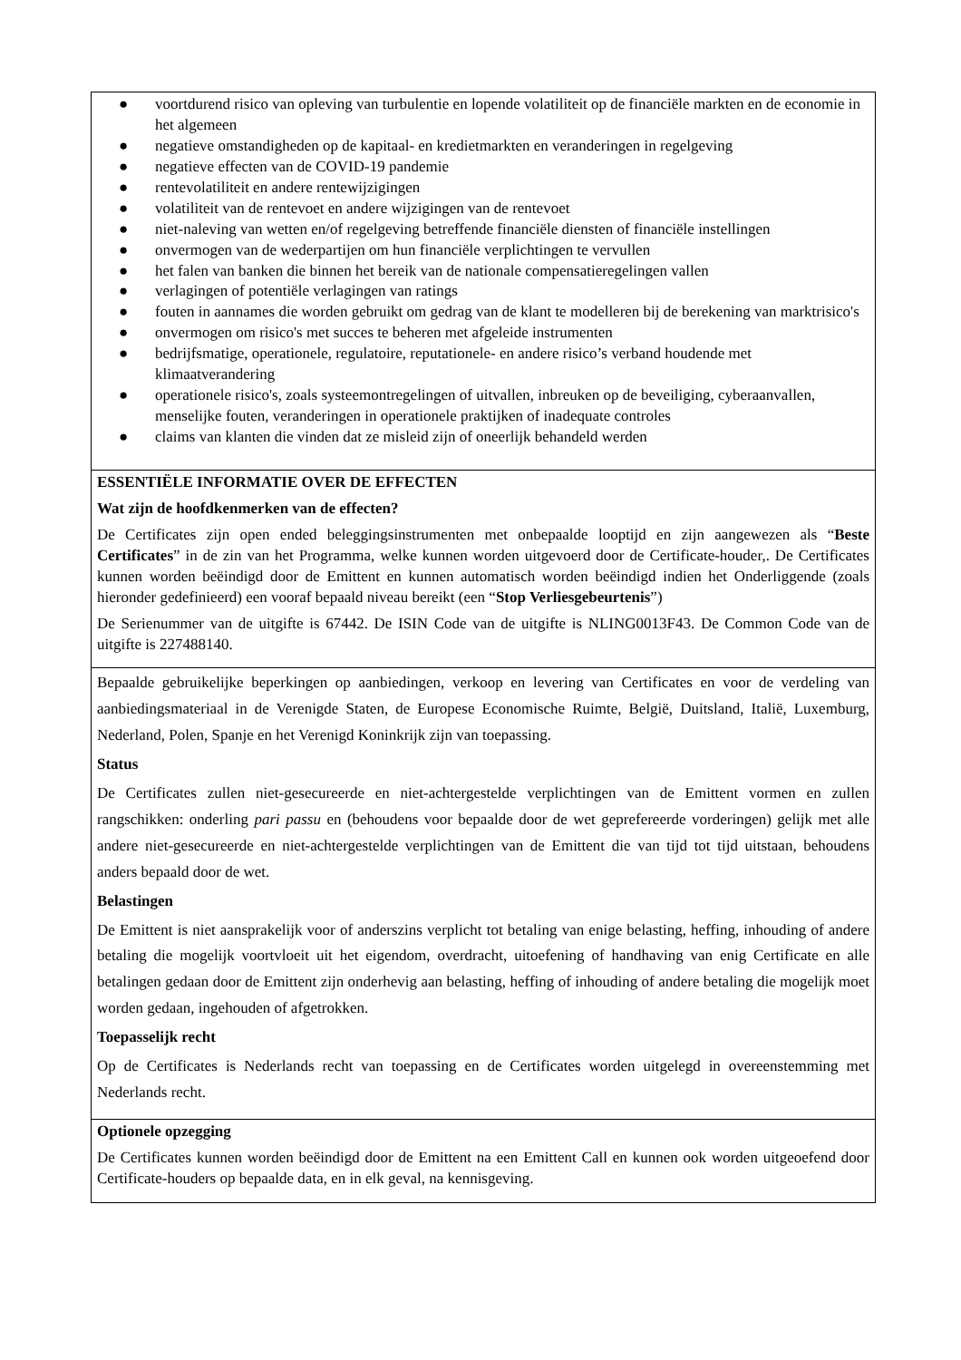| ● voortdurend risico van opleving van turbulentie en lopende volatiliteit op de financiële markten en de economie in het algemeen ● negatieve omstandigheden op de kapitaal- en kredietmarkten en veranderingen in regelgeving ● negatieve effecten van de COVID-19 pandemie ● rentevolatiliteit en andere rentewijzigingen ● volatiliteit van de rentevoet en andere wijzigingen van de rentevoet ● niet-naleving van wetten en/of regelgeving betreffende financiële diensten of financiële instellingen ● onvermogen van de wederpartijen om hun financiële verplichtingen te vervullen ● het falen van banken die binnen het bereik van de nationale compensatieregelingen vallen ● verlagingen of potentiële verlagingen van ratings ● fouten in aannames die worden gebruikt om gedrag van de klant te modelleren bij de berekening van marktrisico's ● onvermogen om risico's met succes te beheren met afgeleide instrumenten ● bedrijfsmatige, operationele, regulatoire, reputationele- en andere risico’s verband houdende met klimaatverandering ● operationele risico's, zoals systeemontregelingen of uitvallen, inbreuken op de beveiliging, cyberaanvallen, menselijke fouten, veranderingen in operationele praktijken of inadequate controles ● claims van klanten die vinden dat ze misleid zijn of oneerlijk behandeld werden |
| ESSENTIËLE INFORMATIE OVER DE EFFECTEN Wat zijn de hoofdkenmerken van de effecten? De Certificates zijn open ended beleggingsinstrumenten met onbepaalde looptijd en zijn aangewezen als “ Beste Certificates ” in de zin van het Programma, welke kunnen worden uitgevoerd door de Certificate-houder,. De Certificates kunnen worden beëindigd door de Emittent en kunnen automatisch worden beëindigd indien het Onderliggende (zoals hieronder gedefinieerd) een vooraf bepaald niveau bereikt (een “ Stop Verliesgebeurtenis ”) De Serienummer van de uitgifte is 67442. De ISIN Code van de uitgifte is NLING0013F43. De Common Code van de uitgifte is 227488140. |
| Bepaalde gebruikelijke beperkingen op aanbiedingen, verkoop en levering van Certificates en voor de verdeling van aanbiedingsmateriaal in de Verenigde Staten, de Europese Economische Ruimte, België, Duitsland, Italië, Luxemburg, Nederland, Polen, Spanje en het Verenigd Koninkrijk zijn van toepassing. Status De Certificates zullen niet-gesecureerde en niet-achtergestelde verplichtingen van de Emittent vormen en zullen rangschikken: onderling pari passu en (behoudens voor bepaalde door de wet geprefereerde vorderingen) gelijk met alle andere niet-gesecureerde en niet-achtergestelde verplichtingen van de Emittent die van tijd tot tijd uitstaan, behoudens anders bepaald door de wet. Belastingen De Emittent is niet aansprakelijk voor of anderszins verplicht tot betaling van enige belasting, heffing, inhouding of andere betaling die mogelijk voortvloeit uit het eigendom, overdracht, uitoefening of handhaving van enig Certificate en alle betalingen gedaan door de Emittent zijn onderhevig aan belasting, heffing of inhouding of andere betaling die mogelijk moet worden gedaan, ingehouden of afgetrokken. Toepasselijk recht Op de Certificates is Nederlands recht van toepassing en de Certificates worden uitgelegd in overeenstemming met Nederlands recht. |
| Optionele opzegging De Certificates kunnen worden beëindigd door de Emittent na een Emittent Call en kunnen ook worden uitgeoefend door Certificate-houders op bepaalde data, en in elk geval, na kennisgeving. |